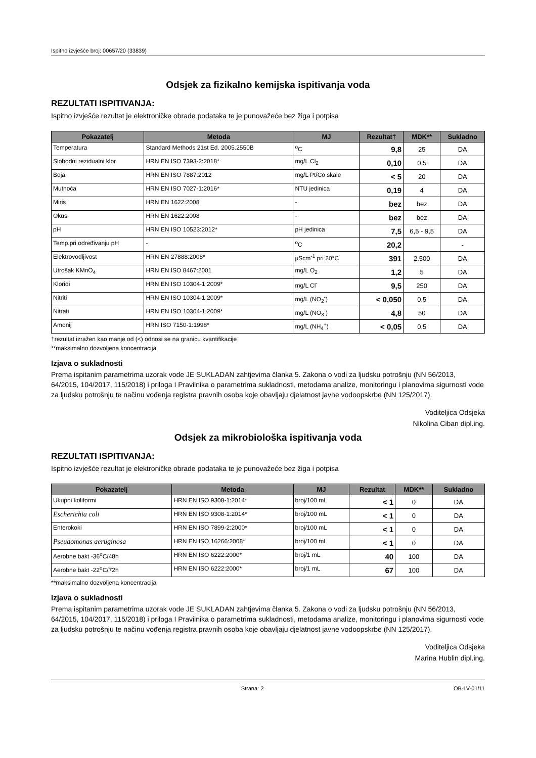Ispitno izvješće broj: 00657/20 (33839)
Odsjek za fizikalno kemijska ispitivanja voda
REZULTATI ISPITIVANJA:
Ispitno izvješće rezultat je elektroničke obrade podataka te je punovažeće bez žiga i potpisa
| Pokazatelj | Metoda | MJ | Rezultat† | MDK** | Sukladno |
| --- | --- | --- | --- | --- | --- |
| Temperatura | Standard Methods 21st Ed. 2005.2550B | <sup>o</sup> C | 9,8 | 25 | DA |
| Slobodni rezidualni klor | HRN EN ISO 7393-2:2018* | mg/L Cl<sub>2</sub> | 0,10 | 0,5 | DA |
| Boja | HRN EN ISO 7887:2012 | mg/L Pt/Co skale | < 5 | 20 | DA |
| Mutnoća | HRN EN ISO 7027-1:2016* | NTU jedinica | 0,19 | 4 | DA |
| Miris | HRN EN 1622:2008 | - | bez | bez | DA |
| Okus | HRN EN 1622:2008 | - | bez | bez | DA |
| pH | HRN EN ISO 10523:2012* | pH jedinica | 7,5 | 6,5 - 9,5 | DA |
| Temp.pri određivanju pH | - | <sup>o</sup> C | 20,2 | | - |
| Elektrovodljivost | HRN EN 27888:2008* | µScm<sup>-1</sup> pri 20°C | 391 | 2.500 | DA |
| Utrošak KMnO<sub>4</sub> | HRN EN ISO 8467:2001 | mg/L O<sub>2</sub> | 1,2 | 5 | DA |
| Kloridi | HRN EN ISO 10304-1:2009* | mg/L Cl<sup>-</sup> | 9,5 | 250 | DA |
| Nitriti | HRN EN ISO 10304-1:2009* | mg/L (NO<sub>2</sub><sup>-</sup>) | < 0,050 | 0,5 | DA |
| Nitrati | HRN EN ISO 10304-1:2009* | mg/L (NO<sub>3</sub><sup>-</sup>) | 4,8 | 50 | DA |
| Amonij | HRN ISO 7150-1:1998* | mg/L (NH<sub>4</sub><sup>+</sup>) | < 0,05 | 0,5 | DA |
†rezultat izražen kao manje od (<) odnosi se na granicu kvantifikacije
**maksimalno dozvoljena koncentracija
Izjava o sukladnosti
Prema ispitanim parametrima uzorak vode JE SUKLADAN zahtjevima članka 5. Zakona o vodi za ljudsku potrošnju (NN 56/2013, 64/2015, 104/2017, 115/2018) i priloga I Pravilnika o parametrima sukladnosti, metodama analize, monitoringu i planovima sigurnosti vode za ljudsku potrošnju te načinu vođenja registra pravnih osoba koje obavljaju djelatnost javne vodoopskrbe (NN 125/2017).
Voditeljica Odsjeka
Nikolina Ciban dipl.ing.
Odsjek za mikrobiološka ispitivanja voda
REZULTATI ISPITIVANJA:
Ispitno izvješće rezultat je elektroničke obrade podataka te je punovažeće bez žiga i potpisa
| Pokazatelj | Metoda | MJ | Rezultat | MDK** | Sukladno |
| --- | --- | --- | --- | --- | --- |
| Ukupni koliformi | HRN EN ISO 9308-1:2014* | broj/100 mL | < 1 | 0 | DA |
| Escherichia coli | HRN EN ISO 9308-1:2014* | broj/100 mL | < 1 | 0 | DA |
| Enterokoki | HRN EN ISO 7899-2:2000* | broj/100 mL | < 1 | 0 | DA |
| Pseudomonas aeruginosa | HRN EN ISO 16266:2008* | broj/100 mL | < 1 | 0 | DA |
| Aerobne bakt -36<sup>o</sup>C/48h | HRN EN ISO 6222:2000* | broj/1 mL | 40 | 100 | DA |
| Aerobne bakt -22<sup>o</sup>C/72h | HRN EN ISO 6222:2000* | broj/1 mL | 67 | 100 | DA |
**maksimalno dozvoljena koncentracija
Izjava o sukladnosti
Prema ispitanim parametrima uzorak vode JE SUKLADAN zahtjevima članka 5. Zakona o vodi za ljudsku potrošnju (NN 56/2013, 64/2015, 104/2017, 115/2018) i priloga I Pravilnika o parametrima sukladnosti, metodama analize, monitoringu i planovima sigurnosti vode za ljudsku potrošnju te načinu vođenja registra pravnih osoba koje obavljaju djelatnost javne vodoopskrbe (NN 125/2017).
Voditeljica Odsjeka
Marina Hublin dipl.ing.
Strana: 2 OB-LV-01/11